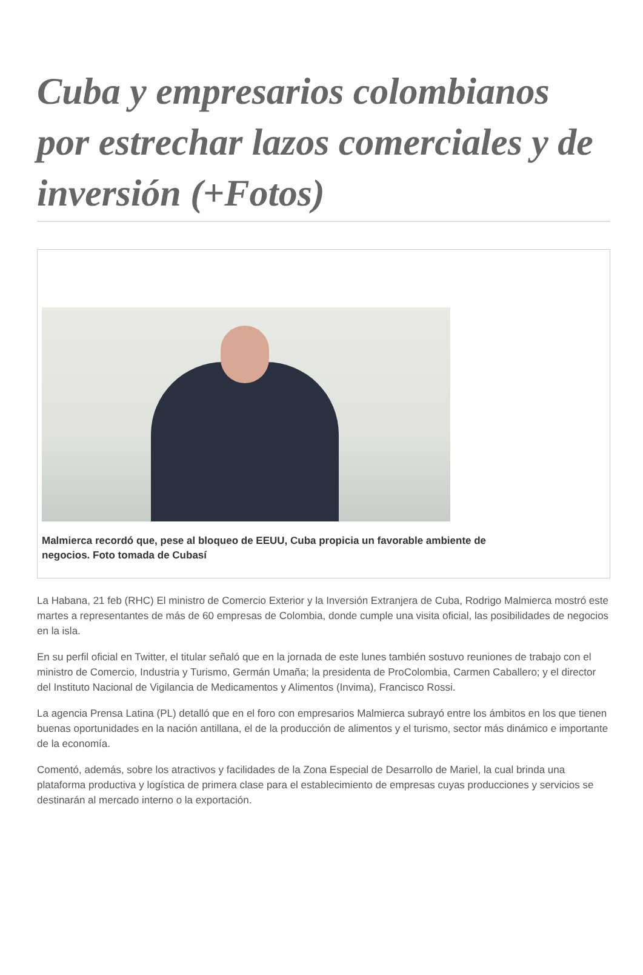Cuba y empresarios colombianos por estrechar lazos comerciales y de inversión (+Fotos)
Malmierca recordó que, pese al bloqueo de EEUU, Cuba propicia un favorable ambiente de negocios. Foto tomada de Cubasí
La Habana, 21 feb (RHC) El ministro de Comercio Exterior y la Inversión Extranjera de Cuba, Rodrigo Malmierca mostró este martes a representantes de más de 60 empresas de Colombia, donde cumple una visita oficial, las posibilidades de negocios en la isla.
En su perfil oficial en Twitter, el titular señaló que en la jornada de este lunes también sostuvo reuniones de trabajo con el ministro de Comercio, Industria y Turismo, Germán Umaña; la presidenta de ProColombia, Carmen Caballero; y el director del Instituto Nacional de Vigilancia de Medicamentos y Alimentos (Invima), Francisco Rossi.
La agencia Prensa Latina (PL) detalló que en el foro con empresarios Malmierca subrayó entre los ámbitos en los que tienen buenas oportunidades en la nación antillana, el de la producción de alimentos y el turismo, sector más dinámico e importante de la economía.
Comentó, además, sobre los atractivos y facilidades de la Zona Especial de Desarrollo de Mariel, la cual brinda una plataforma productiva y logística de primera clase para el establecimiento de empresas cuyas producciones y servicios se destinarán al mercado interno o la exportación.